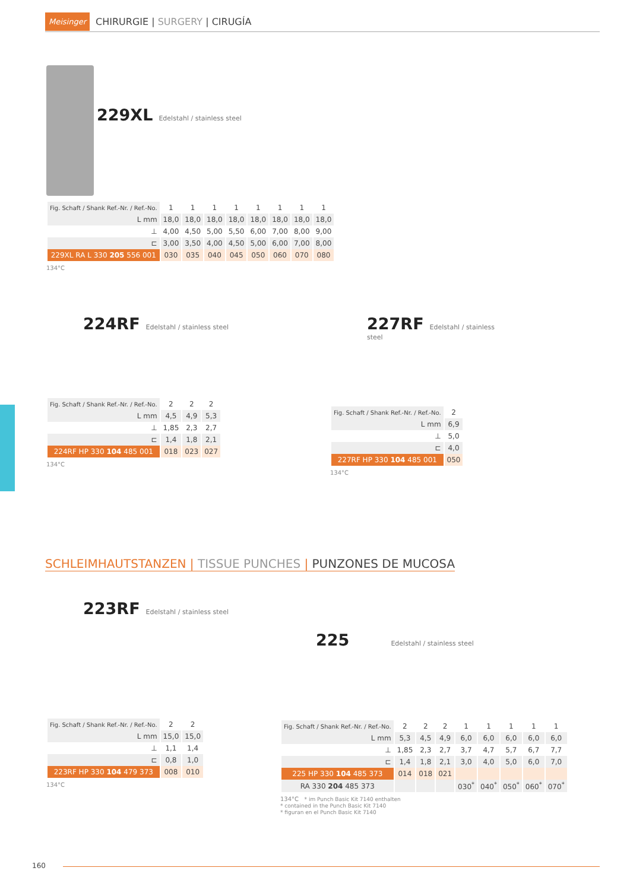Meisinger CHIRURGIE | SURGERY | CIRUGÍA
229XL
Edelstahl / stainless steel
| Fig. Schaft / Shank Ref.-Nr. / Ref.-No. | 1 | 1 | 1 | 1 | 1 | 1 | 1 | 1 |
| L mm | 18,0 | 18,0 | 18,0 | 18,0 | 18,0 | 18,0 | 18,0 | 18,0 |
| ⊥ | 4,00 | 4,50 | 5,00 | 5,50 | 6,00 | 7,00 | 8,00 | 9,00 |
| ⊏ | 3,00 | 3,50 | 4,00 | 4,50 | 5,00 | 6,00 | 7,00 | 8,00 |
| 229XL RA L 330 205 556 001 | 030 | 035 | 040 | 045 | 050 | 060 | 070 | 080 |
134°C
224RF
Edelstahl / stainless steel
| Fig. Schaft / Shank Ref.-Nr. / Ref.-No. | 2 | 2 | 2 |
| L mm | 4,5 | 4,9 | 5,3 |
| ⊥ | 1,85 | 2,3 | 2,7 |
| ⊏ | 1,4 | 1,8 | 2,1 |
| 224RF HP 330 104 485 001 | 018 | 023 | 027 |
134°C
227RF
Edelstahl / stainless steel
| Fig. Schaft / Shank Ref.-Nr. / Ref.-No. | 2 |
| L mm | 6,9 |
| ⊥ | 5,0 |
| ⊏ | 4,0 |
| 227RF HP 330 104 485 001 | 050 |
134°C
SCHLEIMHAUTSTANZEN | TISSUE PUNCHES | PUNZONES DE MUCOSA
223RF
Edelstahl / stainless steel
| Fig. Schaft / Shank Ref.-Nr. / Ref.-No. | 2 | 2 |
| L mm | 15,0 | 15,0 |
| ⊥ | 1,1 | 1,4 |
| ⊏ | 0,8 | 1,0 |
| 223RF HP 330 104 479 373 | 008 | 010 |
134°C
225
Edelstahl / stainless steel
| Fig. Schaft / Shank Ref.-Nr. / Ref.-No. | 2 | 2 | 2 | 1 | 1 | 1 | 1 | 1 |
| L mm | 5,3 | 4,5 | 4,9 | 6,0 | 6,0 | 6,0 | 6,0 | 6,0 |
| ⊥ | 1,85 | 2,3 | 2,7 | 3,7 | 4,7 | 5,7 | 6,7 | 7,7 |
| ⊏ | 1,4 | 1,8 | 2,1 | 3,0 | 4,0 | 5,0 | 6,0 | 7,0 |
| 225 HP 330 104 485 373 | 014 | 018 | 021 | | | | | |
| RA 330 204 485 373 | | | | 030<sup>*</sup> | 040<sup>*</sup> | 050<sup>*</sup> | 060<sup>*</sup> | 070<sup>*</sup> |
134°C * im Punch Basic Kit 7140 enthalten
* contained in the Punch Basic Kit 7140
* figuran en el Punch Basic Kit 7140
160